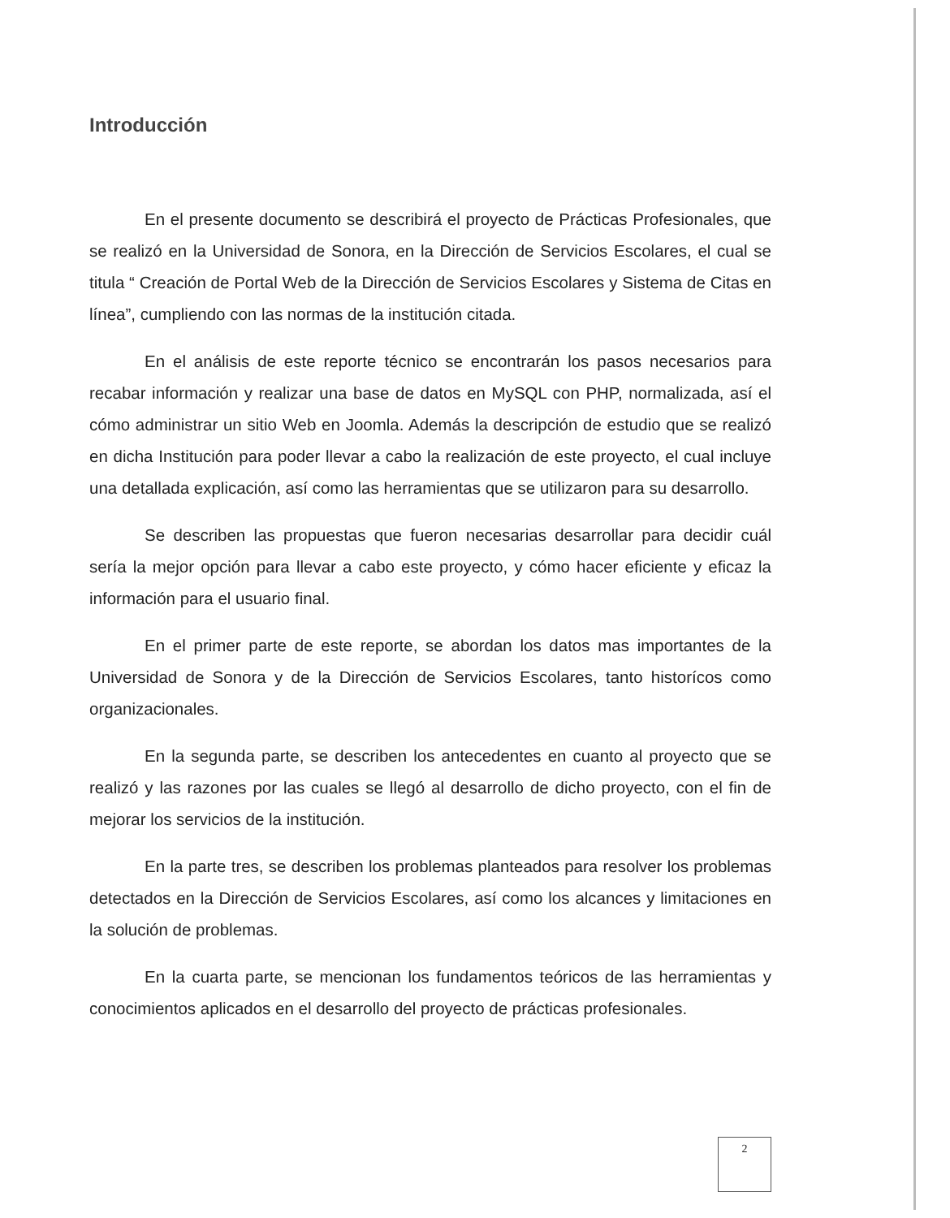Introducción
En el presente documento se describirá el proyecto de Prácticas Profesionales, que se realizó en la Universidad de Sonora, en la Dirección de Servicios Escolares, el cual se titula “ Creación de Portal Web de la Dirección de Servicios Escolares y Sistema de Citas en línea”, cumpliendo con las normas de la institución citada.
En el análisis de este reporte técnico se encontrarán los pasos necesarios para recabar información y realizar una base de datos en MySQL con PHP, normalizada, así el cómo administrar un sitio Web en Joomla. Además la descripción de estudio que se realizó en dicha Institución para poder llevar a cabo la realización de este proyecto, el cual incluye una detallada explicación, así como las herramientas que se utilizaron para su desarrollo.
Se describen las propuestas que fueron necesarias desarrollar para decidir cuál sería la mejor opción para llevar a cabo este proyecto, y cómo hacer eficiente y eficaz la información para el usuario final.
En el primer parte de este reporte, se abordan los datos mas importantes de la Universidad de Sonora y de la Dirección de Servicios Escolares, tanto historícos como organizacionales.
En la segunda parte, se describen los antecedentes en cuanto al proyecto que se realizó y las razones por las cuales se llegó al desarrollo de dicho proyecto, con el fin de mejorar los servicios de la institución.
En la parte tres, se describen los problemas planteados para resolver los problemas detectados en la Dirección de Servicios Escolares, así como los alcances y limitaciones en la solución de problemas.
En la cuarta parte, se mencionan los fundamentos teóricos de las herramientas y conocimientos aplicados en el desarrollo del proyecto de prácticas profesionales.
2